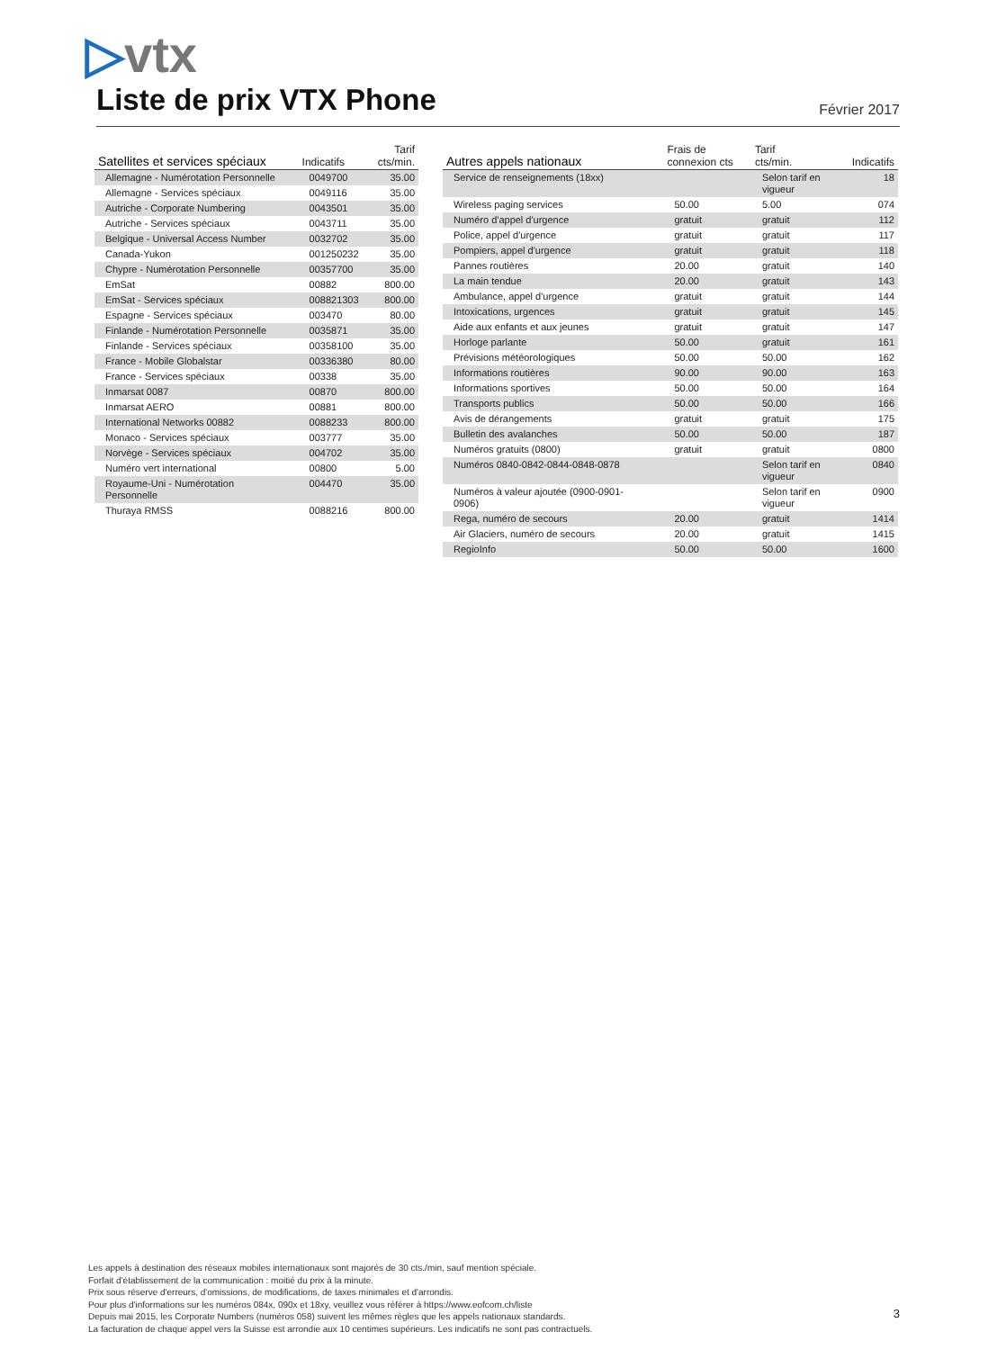▷vtx
Liste de prix VTX Phone Février 2017
| Satellites et services spéciaux | Indicatifs | Tarif cts/min. |
| --- | --- | --- |
| Allemagne - Numérotation Personnelle | 0049700 | 35.00 |
| Allemagne - Services spéciaux | 0049116 | 35.00 |
| Autriche - Corporate Numbering | 0043501 | 35.00 |
| Autriche - Services spéciaux | 0043711 | 35.00 |
| Belgique - Universal Access Number | 0032702 | 35.00 |
| Canada-Yukon | 001250232 | 35.00 |
| Chypre - Numérotation Personnelle | 00357700 | 35.00 |
| EmSat | 00882 | 800.00 |
| EmSat - Services spéciaux | 008821303 | 800.00 |
| Espagne - Services spéciaux | 003470 | 80.00 |
| Finlande - Numérotation Personnelle | 0035871 | 35.00 |
| Finlande - Services spéciaux | 00358100 | 35.00 |
| France - Mobile Globalstar | 00336380 | 80.00 |
| France - Services spéciaux | 00338 | 35.00 |
| Inmarsat 0087 | 00870 | 800.00 |
| Inmarsat AERO | 00881 | 800.00 |
| International Networks 00882 | 0088233 | 800.00 |
| Monaco - Services spéciaux | 003777 | 35.00 |
| Norvège - Services spéciaux | 004702 | 35.00 |
| Numéro vert international | 00800 | 5.00 |
| Royaume-Uni - Numérotation Personnelle | 004470 | 35.00 |
| Thuraya RMSS | 0088216 | 800.00 |
| Autres appels nationaux | Frais de connexion cts | Tarif cts/min. | Indicatifs |
| --- | --- | --- | --- |
| Service de renseignements (18xx) | | Selon tarif en vigueur | 18 |
| Wireless paging services | 50.00 | 5.00 | 074 |
| Numéro d'appel d'urgence | gratuit | gratuit | 112 |
| Police, appel d'urgence | gratuit | gratuit | 117 |
| Pompiers, appel d'urgence | gratuit | gratuit | 118 |
| Pannes routières | 20.00 | gratuit | 140 |
| La main tendue | 20.00 | gratuit | 143 |
| Ambulance, appel d'urgence | gratuit | gratuit | 144 |
| Intoxications, urgences | gratuit | gratuit | 145 |
| Aide aux enfants et aux jeunes | gratuit | gratuit | 147 |
| Horloge parlante | 50.00 | gratuit | 161 |
| Prévisions météorologiques | 50.00 | 50.00 | 162 |
| Informations routières | 90.00 | 90.00 | 163 |
| Informations sportives | 50.00 | 50.00 | 164 |
| Transports publics | 50.00 | 50.00 | 166 |
| Avis de dérangements | gratuit | gratuit | 175 |
| Bulletin des avalanches | 50.00 | 50.00 | 187 |
| Numéros gratuits (0800) | gratuit | gratuit | 0800 |
| Numéros 0840-0842-0844-0848-0878 | | Selon tarif en vigueur | 0840 |
| Numéros à valeur ajoutée (0900-0901- 0906) | | Selon tarif en vigueur | 0900 |
| Rega, numéro de secours | 20.00 | gratuit | 1414 |
| Air Glaciers, numéro de secours | 20.00 | gratuit | 1415 |
| RegioInfo | 50.00 | 50.00 | 1600 |
Les appels à destination des réseaux mobiles internationaux sont majorés de 30 cts./min, sauf mention spéciale.
Forfait d'établissement de la communication : moitié du prix à la minute.
Prix sous réserve d'erreurs, d'omissions, de modifications, de taxes minimales et d'arrondis.
Pour plus d'informations sur les numéros 084x, 090x et 18xy, veuillez vous référer à https://www.eofcom.ch/liste
Depuis mai 2015, les Corporate Numbers (numéros 058) suivent les mêmes règles que les appels nationaux standards.
La facturation de chaque appel vers la Suisse est arrondie aux 10 centimes supérieurs. Les indicatifs ne sont pas contractuels.
3